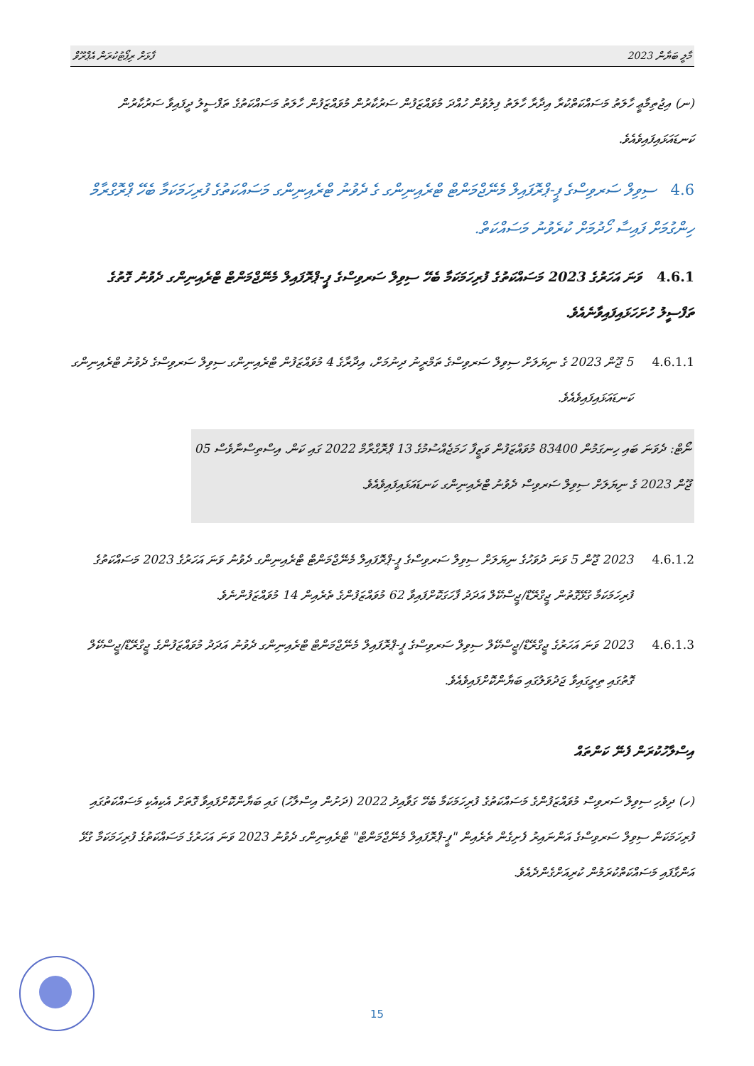ފާޅަށް ރިޕޯޓުކުރަން އެޕްރޫވް މާލީ ބަޔާން 2023
(ނ) އިޖުތިމާޢީ ހާލަތު މަސައްކަތްކުރާ އިދާރާ ހާލަތު ފިލުވުން ހުއްދަ މުވައްޒަފުން ސަރުކާރުން މުވައްޒަފުން ހާލަތު މަސައްކަތުގެ ތަފްސީލު ދީފައިވާ ސަރުކާރުން ކަނޑައަޅައިފައިވެއެވެ.
4.6 ސިވިލް ސަރވިސްގެ ޕީ-ޕްރޮފައިލް މެނޭޖްމަންޓް ޓްރެއިނިންގ ގެ ދެވުނު ޓްރެއިނިންގ މަސައްކަތުގެ ފުރިހަމަކަމާ ބެހޭ ޕްރޮގްރާމް ހިންގުމަށް ފައިސާ ހޯދުމަށް ކުރެވުނު މަސައްކަތް.
4.6.1 ވަނަ އަހަރުގެ 2023 މަސައްކަތުގެ ފުރިހަމަކަމާ ބެހޭ ސިވިލް ސަރވިސްގެ ޕީ-ޕްރޮފައިލް މެނޭޖްމަންޓް ޓްރެއިނިންގ ދެވުނު ގޮތުގެ ތަފްސީލު ހުށަހަޅައިފައިވާނެއެވެ.
4.6.1.1
5 ޖޫން 2023 ގެ ނިޔަލަށް ސިވިލް ސަރވިސްގެ ތަމްރީނު ދިނުމަށް، އިދާރާގެ 4 މުވައްޒަފުން ޓްރެއިނިންގ ސިވިލް ސަރވިސްގެ ދެވުނު ޓްރެއިނިންގ ކަނޑައަޅައިފައިވެއެވެ.
ނޯޓް: ދެވަނަ ބައި ހިނގަމުން 83400 މުވައްޒަފުން ވަޒީފާ ހަމަޖެއްސުމުގެ 13 ޕްރޮގްރާމް 2022 ގައި ކަން. އިސްތިސްނާވެސް 05 ޖޫން 2023 ގެ ނިޔަލަށް ސިވިލް ސަރވިސް ދެވުނު ޓްރެއިނިންގ ކަނޑައަޅައިފައިވެއެވެ.
4.6.1.2
2023 ޖޫން 5 ވަނަ ދުވަހުގެ ނިޔަލަށް ސިވިލް ސަރވިސްގެ ޕީ-ޕްރޮފައިލް މެނޭޖްމަންޓް ޓްރެއިނިންގ ދެވުނު ވަނަ އަހަރުގެ 2023 މަސައްކަތުގެ ފުރިހަމަކަމާ ގުޅޭގޮތުން ޖީގްރޭޑް/ޖީސްކޭލް އަދަދު ފާހަގަކޮށްފައިވާ 62 މުވައްޒަފުންގެ ތެރެއިން 14 މުވައްޒަފުންނެވެ.
4.6.1.3
2023 ވަނަ އަހަރުގެ ޖީގްރޭޑް/ޖީސްކޭލް ސިވިލް ސަރވިސްގެ ޕީ-ޕްރޮފައިލް މެނޭޖްމަންޓް ޓްރެއިނިންގ ދެވުނު އަދަދު މުވައްޒަފުންގެ ޖީގްރޭޑް/ޖީސްކޭލް ގޮތުގައި ތިރީގައިވާ ޖަދުވަލުގައި ބަޔާންކޮށްފައިވެއެވެ.
އިސްލާހުކުރަން ފެނޭ ކަންތައް
(ހ) ދިވެހި ސިވިލް ސަރވިސް މުވައްޒަފުންގެ މަސައްކަތުގެ ފުރިހަމަކަމާ ބެހޭ ގަވާއިދު 2022 (ދަށުން އިސްލާހު) ގައި ބަޔާންކޮށްފައިވާ ގޮތަށް އެކިއެކި މަސައްކަތުގައި ފުރިހަމަކަން ސިވިލް ސަރވިސްގެ އަންނައިރު ފެށިގެން ތެރެއިން "ޕީ-ޕްރޮފައިލް މެނޭޖްމަންޓް" ޓްރެއިނިންގ ދެވުނު 2023 ވަނަ އަހަރުގެ މަސައްކަތުގެ ފުރިހަމަކަމާ ގުޅޭ އަންގާފައި މަސައްކަތްކުރަމުން ކުރިއަށްގެންދެއެވެ.
15